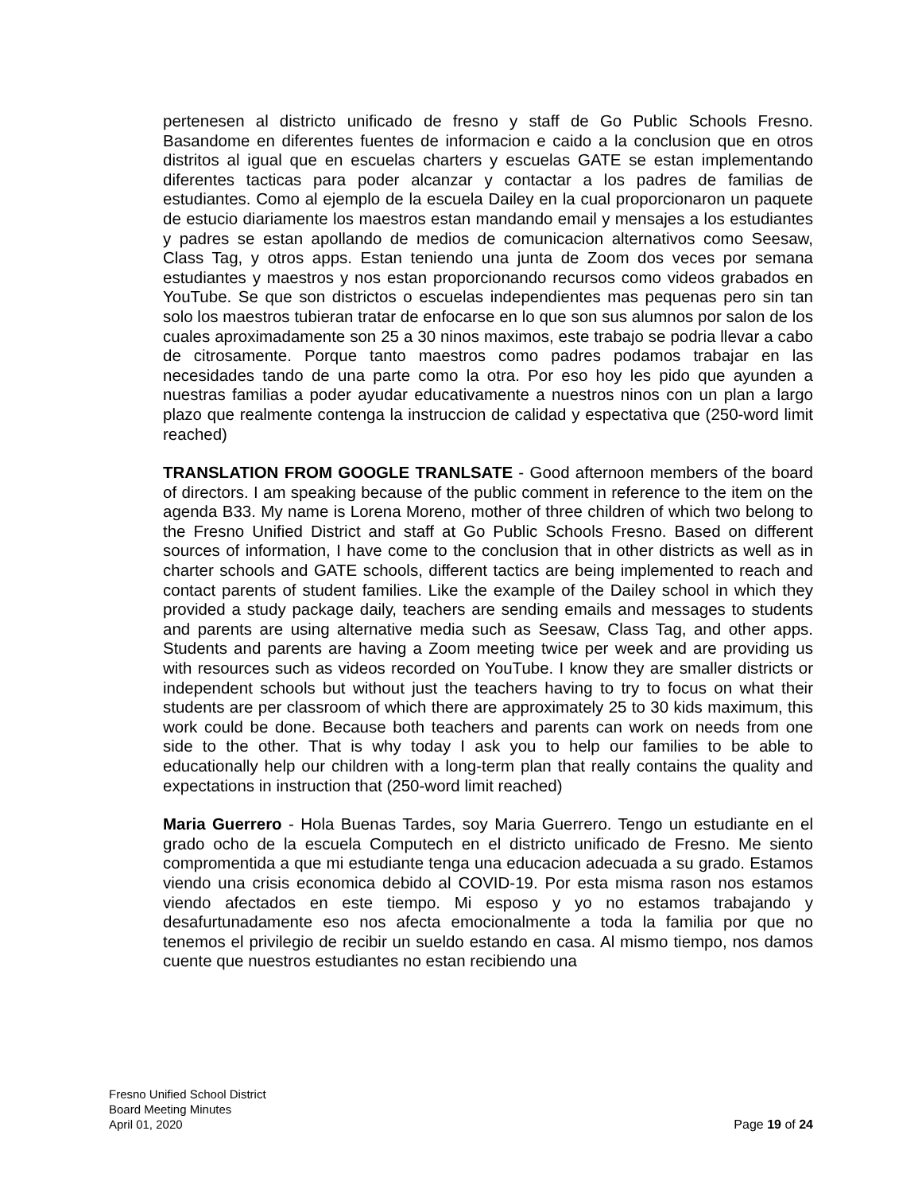pertenesen al districto unificado de fresno y staff de Go Public Schools Fresno. Basandome en diferentes fuentes de informacion e caido a la conclusion que en otros distritos al igual que en escuelas charters y escuelas GATE se estan implementando diferentes tacticas para poder alcanzar y contactar a los padres de familias de estudiantes. Como al ejemplo de la escuela Dailey en la cual proporcionaron un paquete de estucio diariamente los maestros estan mandando email y mensajes a los estudiantes y padres se estan apollando de medios de comunicacion alternativos como Seesaw, Class Tag, y otros apps. Estan teniendo una junta de Zoom dos veces por semana estudiantes y maestros y nos estan proporcionando recursos como videos grabados en YouTube. Se que son districtos o escuelas independientes mas pequenas pero sin tan solo los maestros tubieran tratar de enfocarse en lo que son sus alumnos por salon de los cuales aproximadamente son 25 a 30 ninos maximos, este trabajo se podria llevar a cabo de citrosamente. Porque tanto maestros como padres podamos trabajar en las necesidades tando de una parte como la otra. Por eso hoy les pido que ayunden a nuestras familias a poder ayudar educativamente a nuestros ninos con un plan a largo plazo que realmente contenga la instruccion de calidad y espectativa que (250-word limit reached)
TRANSLATION FROM GOOGLE TRANLSATE - Good afternoon members of the board of directors. I am speaking because of the public comment in reference to the item on the agenda B33. My name is Lorena Moreno, mother of three children of which two belong to the Fresno Unified District and staff at Go Public Schools Fresno. Based on different sources of information, I have come to the conclusion that in other districts as well as in charter schools and GATE schools, different tactics are being implemented to reach and contact parents of student families. Like the example of the Dailey school in which they provided a study package daily, teachers are sending emails and messages to students and parents are using alternative media such as Seesaw, Class Tag, and other apps. Students and parents are having a Zoom meeting twice per week and are providing us with resources such as videos recorded on YouTube. I know they are smaller districts or independent schools but without just the teachers having to try to focus on what their students are per classroom of which there are approximately 25 to 30 kids maximum, this work could be done. Because both teachers and parents can work on needs from one side to the other. That is why today I ask you to help our families to be able to educationally help our children with a long-term plan that really contains the quality and expectations in instruction that (250-word limit reached)
Maria Guerrero - Hola Buenas Tardes, soy Maria Guerrero. Tengo un estudiante en el grado ocho de la escuela Computech en el districto unificado de Fresno. Me siento compromentida a que mi estudiante tenga una educacion adecuada a su grado. Estamos viendo una crisis economica debido al COVID-19. Por esta misma rason nos estamos viendo afectados en este tiempo. Mi esposo y yo no estamos trabajando y desafurtunadamente eso nos afecta emocionalmente a toda la familia por que no tenemos el privilegio de recibir un sueldo estando en casa. Al mismo tiempo, nos damos cuente que nuestros estudiantes no estan recibiendo una
Fresno Unified School District
Board Meeting Minutes
April 01, 2020
Page 19 of 24